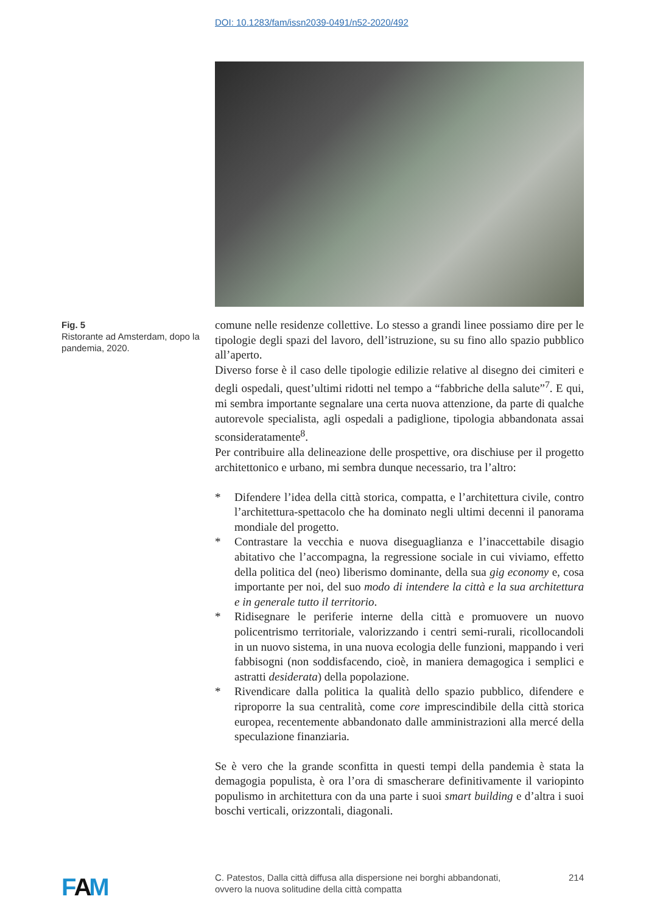DOI: 10.1283/fam/issn2039-0491/n52-2020/492
Fig. 5
Ristorante ad Amsterdam, dopo la pandemia, 2020.
comune nelle residenze collettive. Lo stesso a grandi linee possiamo dire per le tipologie degli spazi del lavoro, dell’istruzione, su su fino allo spazio pubblico all’aperto.
Diverso forse è il caso delle tipologie edilizie relative al disegno dei cimiteri e degli ospedali, quest’ultimi ridotti nel tempo a “fabbriche della salute”<sup>7</sup>. E qui, mi sembra importante segnalare una certa nuova attenzione, da parte di qualche autorevole specialista, agli ospedali a padiglione, tipologia abbandonata assai sconsideratamente<sup>8</sup>.
Per contribuire alla delineazione delle prospettive, ora dischiuse per il progetto architettonico e urbano, mi sembra dunque necessario, tra l’altro:
* Difendere l’idea della città storica, compatta, e l’architettura civile, contro l’architettura-spettacolo che ha dominato negli ultimi decenni il panorama mondiale del progetto.
* Contrastare la vecchia e nuova diseguaglianza e l’inaccettabile disagio abitativo che l’accompagna, la regressione sociale in cui viviamo, effetto della politica del (neo) liberismo dominante, della sua gig economy e, cosa importante per noi, del suo modo di intendere la città e la sua architettura e in generale tutto il territorio.
* Ridisegnare le periferie interne della città e promuovere un nuovo policentrismo territoriale, valorizzando i centri semi-rurali, ricollocandoli in un nuovo sistema, in una nuova ecologia delle funzioni, mappando i veri fabbisogni (non soddisfacendo, cioè, in maniera demagogica i semplici e astratti desiderata) della popolazione.
* Rivendicare dalla politica la qualità dello spazio pubblico, difendere e riproporre la sua centralità, come core imprescindibile della città storica europea, recentemente abbandonato dalle amministrazioni alla mercé della speculazione finanziaria.
Se è vero che la grande sconfitta in questi tempi della pandemia è stata la demagogia populista, è ora l’ora di smascherare definitivamente il variopinto populismo in architettura con da una parte i suoi smart building e d’altra i suoi boschi verticali, orizzontali, diagonali.
FAM
C. Patestos, Dalla città diffusa alla dispersione nei borghi abbandonati,
ovvero la nuova solitudine della città compatta 214